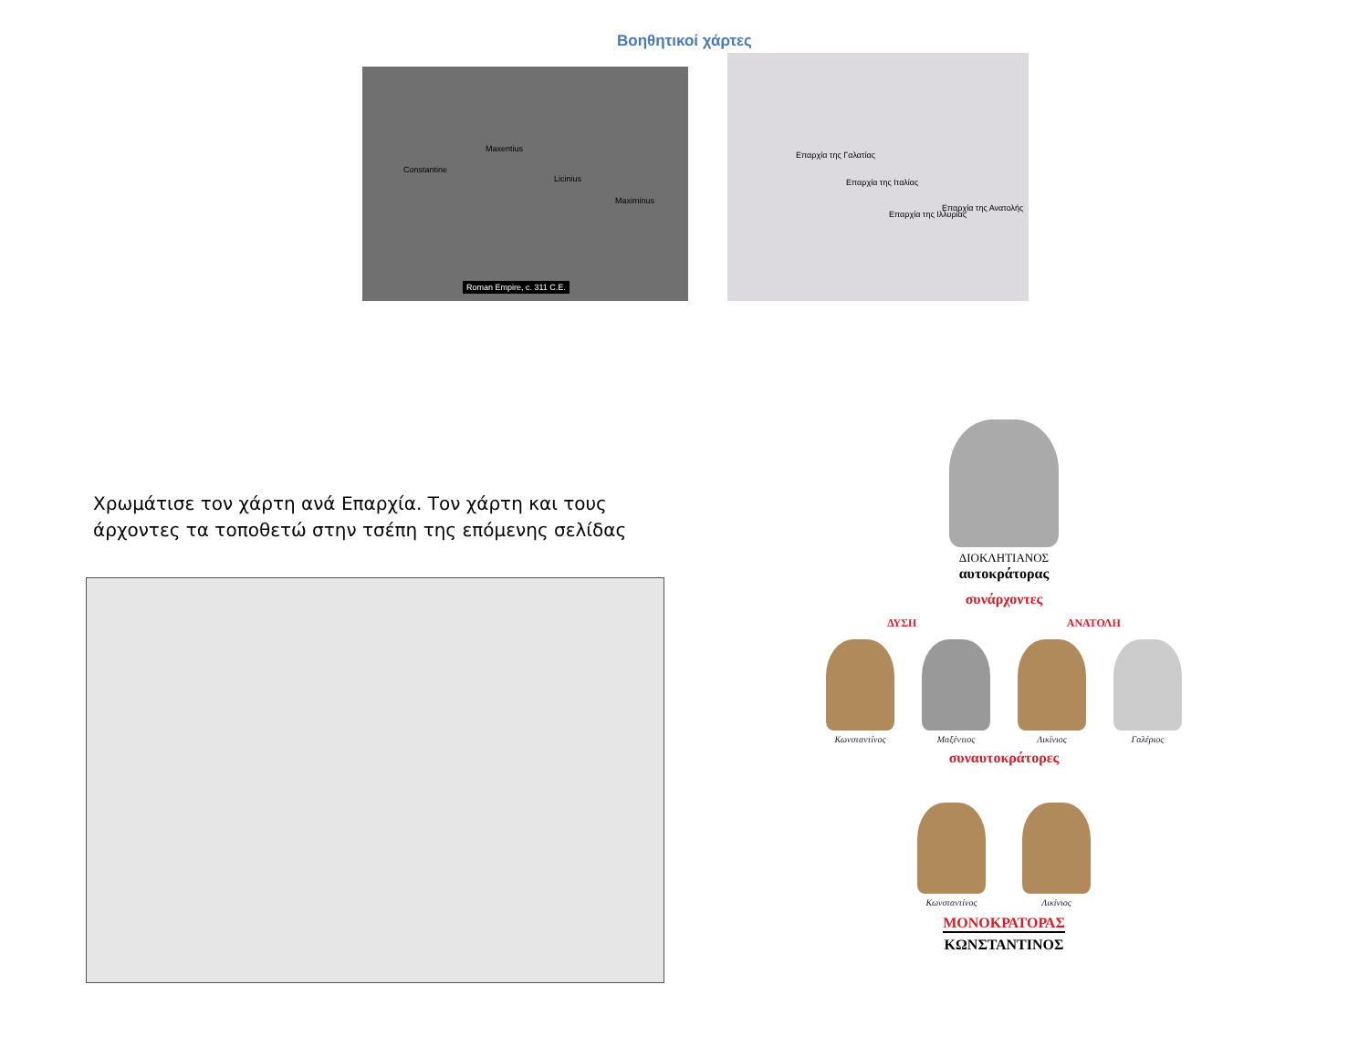Βοηθητικοί χάρτες
Constantine
Maxentius
Licinius
Maximinus
Roman Empire, c. 311 C.E.
Επαρχία της Γαλατίας
Επαρχία της Ιταλίας
Επαρχία της Ιλλυρίας
Επαρχία της Ανατολής
Χρωμάτισε τον χάρτη ανά Επαρχία. Τον χάρτη και τους άρχοντες τα τοποθετώ στην τσέπη της επόμενης σελίδας
ΔΙΟΚΛΗΤΙΑΝΟΣ
αυτοκράτορας
συνάρχοντες
ΔΥΣΗ ΑΝΑΤΟΛΗ
Κωνσταντίνος Μαξέντιος Λικίνιος Γαλέριος
συναυτοκράτορες
Κωνσταντίνος Λικίνιος
ΜΟΝΟΚΡΑΤΟΡΑΣ
ΚΩΝΣΤΑΝΤΙΝΟΣ